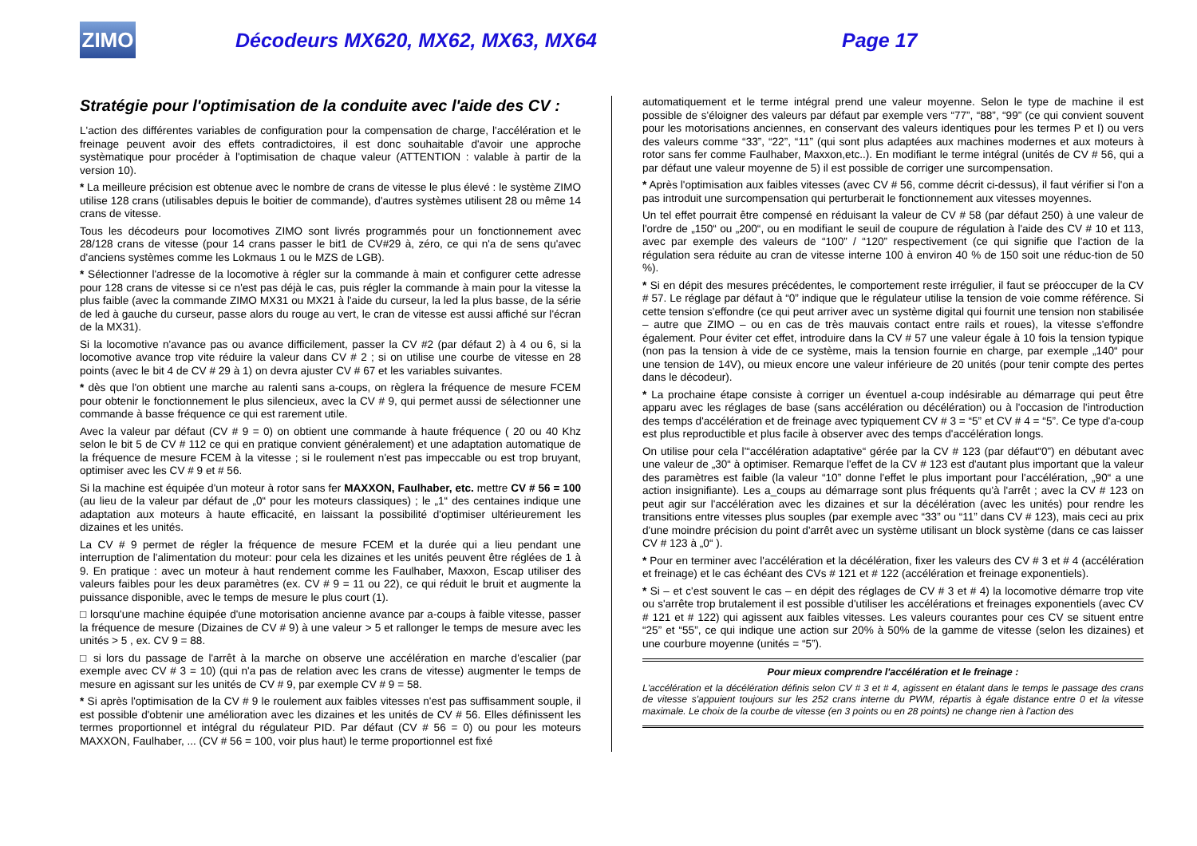ZIMO
Décodeurs MX620, MX62, MX63, MX64 Page 17
Stratégie pour l'optimisation de la conduite avec l'aide des CV :
L'action des différentes variables de configuration pour la compensation de charge, l'accélération et le freinage peuvent avoir des effets contradictoires, il est donc souhaitable d'avoir une approche systèmatique pour procéder à l'optimisation de chaque valeur (ATTENTION : valable à partir de la version 10).
* La meilleure précision est obtenue avec le nombre de crans de vitesse le plus élevé : le système ZIMO utilise 128 crans (utilisables depuis le boitier de commande), d'autres systèmes utilisent 28 ou même 14 crans de vitesse.
Tous les décodeurs pour locomotives ZIMO sont livrés programmés pour un fonctionnement avec 28/128 crans de vitesse (pour 14 crans passer le bit1 de CV#29 à, zéro, ce qui n'a de sens qu'avec d'anciens systèmes comme les Lokmaus 1 ou le MZS de LGB).
* Sélectionner l'adresse de la locomotive à régler sur la commande à main et configurer cette adresse pour 128 crans de vitesse si ce n'est pas déjà le cas, puis régler la commande à main pour la vitesse la plus faible (avec la commande ZIMO MX31 ou MX21 à l'aide du curseur, la led la plus basse, de la série de led à gauche du curseur, passe alors du rouge au vert, le cran de vitesse est aussi affiché sur l'écran de la MX31).
Si la locomotive n'avance pas ou avance difficilement, passer la CV #2 (par défaut 2) à 4 ou 6, si la locomotive avance trop vite réduire la valeur dans CV # 2 ; si on utilise une courbe de vitesse en 28 points (avec le bit 4 de CV # 29 à 1) on devra ajuster CV # 67 et les variables suivantes.
* dès que l'on obtient une marche au ralenti sans a-coups, on règlera la fréquence de mesure FCEM pour obtenir le fonctionnement le plus silencieux, avec la CV # 9, qui permet aussi de sélectionner une commande à basse fréquence ce qui est rarement utile.
Avec la valeur par défaut (CV # 9 = 0) on obtient une commande à haute fréquence ( 20 ou 40 Khz selon le bit 5 de CV # 112 ce qui en pratique convient généralement) et une adaptation automatique de la fréquence de mesure FCEM à la vitesse ; si le roulement n'est pas impeccable ou est trop bruyant, optimiser avec les CV # 9 et # 56.
Si la machine est équipée d'un moteur à rotor sans fer MAXXON, Faulhaber, etc. mettre CV # 56 = 100 (au lieu de la valeur par défaut de „0“ pour les moteurs classiques) ; le „1“ des centaines indique une adaptation aux moteurs à haute efficacité, en laissant la possibilité d'optimiser ultérieurement les dizaines et les unités.
La CV # 9 permet de régler la fréquence de mesure FCEM et la durée qui a lieu pendant une interruption de l'alimentation du moteur: pour cela les dizaines et les unités peuvent être réglées de 1 à 9. En pratique : avec un moteur à haut rendement comme les Faulhaber, Maxxon, Escap utiliser des valeurs faibles pour les deux paramètres (ex. CV # 9 = 11 ou 22), ce qui réduit le bruit et augmente la puissance disponible, avec le temps de mesure le plus court (1).
□ lorsqu'une machine équipée d'une motorisation ancienne avance par a-coups à faible vitesse, passer la fréquence de mesure (Dizaines de CV # 9) à une valeur > 5 et rallonger le temps de mesure avec les unités > 5 , ex. CV 9 = 88.
□ si lors du passage de l'arrêt à la marche on observe une accélération en marche d'escalier (par exemple avec CV # 3 = 10) (qui n'a pas de relation avec les crans de vitesse) augmenter le temps de mesure en agissant sur les unités de CV # 9, par exemple CV # 9 = 58.
* Si après l'optimisation de la CV # 9 le roulement aux faibles vitesses n'est pas suffisamment souple, il est possible d'obtenir une amélioration avec les dizaines et les unités de CV # 56. Elles définissent les termes proportionnel et intégral du régulateur PID. Par défaut (CV # 56 = 0) ou pour les moteurs MAXXON, Faulhaber, ... (CV # 56 = 100, voir plus haut) le terme proportionnel est fixé
automatiquement et le terme intégral prend une valeur moyenne. Selon le type de machine il est possible de s'éloigner des valeurs par défaut par exemple vers “77”, “88”, “99” (ce qui convient souvent pour les motorisations anciennes, en conservant des valeurs identiques pour les termes P et I) ou vers des valeurs comme “33”, “22”, “11” (qui sont plus adaptées aux machines modernes et aux moteurs à rotor sans fer comme Faulhaber, Maxxon,etc..). En modifiant le terme intégral (unités de CV # 56, qui a par défaut une valeur moyenne de 5) il est possible de corriger une surcompensation.
* Après l'optimisation aux faibles vitesses (avec CV # 56, comme décrit ci-dessus), il faut vérifier si l'on a pas introduit une surcompensation qui perturberait le fonctionnement aux vitesses moyennes.
Un tel effet pourrait être compensé en réduisant la valeur de CV # 58 (par défaut 250) à une valeur de l'ordre de „150“ ou „200“, ou en modifiant le seuil de coupure de régulation à l'aide des CV # 10 et 113, avec par exemple des valeurs de “100” / “120” respectivement (ce qui signifie que l'action de la régulation sera réduite au cran de vitesse interne 100 à environ 40 % de 150 soit une réduc-tion de 50 %).
* Si en dépit des mesures précédentes, le comportement reste irrégulier, il faut se préoccuper de la CV # 57. Le réglage par défaut à “0” indique que le régulateur utilise la tension de voie comme référence. Si cette tension s'effondre (ce qui peut arriver avec un système digital qui fournit une tension non stabilisée – autre que ZIMO – ou en cas de très mauvais contact entre rails et roues), la vitesse s'effondre également. Pour éviter cet effet, introduire dans la CV # 57 une valeur égale à 10 fois la tension typique (non pas la tension à vide de ce système, mais la tension fournie en charge, par exemple „140“ pour une tension de 14V), ou mieux encore une valeur inférieure de 20 unités (pour tenir compte des pertes dans le décodeur).
* La prochaine étape consiste à corriger un éventuel a-coup indésirable au démarrage qui peut être apparu avec les réglages de base (sans accélération ou décélération) ou à l'occasion de l'introduction des temps d'accélération et de freinage avec typiquement CV # 3 = “5” et CV # 4 = “5”. Ce type d'a-coup est plus reproductible et plus facile à observer avec des temps d'accélération longs.
On utilise pour cela l'“accélération adaptative“ gérée par la CV # 123 (par défaut“0”) en débutant avec une valeur de „30“ à optimiser. Remarque l'effet de la CV # 123 est d'autant plus important que la valeur des paramètres est faible (la valeur “10” donne l'effet le plus important pour l'accélération, „90“ a une action insignifiante). Les a_coups au démarrage sont plus fréquents qu'à l'arrêt ; avec la CV # 123 on peut agir sur l'accélération avec les dizaines et sur la décélération (avec les unités) pour rendre les transitions entre vitesses plus souples (par exemple avec “33” ou “11” dans CV # 123), mais ceci au prix d'une moindre précision du point d'arrêt avec un système utilisant un block système (dans ce cas laisser CV # 123 à „0“ ).
* Pour en terminer avec l'accélération et la décélération, fixer les valeurs des CV # 3 et # 4 (accélération et freinage) et le cas échéant des CVs # 121 et # 122 (accélération et freinage exponentiels).
* Si – et c'est souvent le cas – en dépit des réglages de CV # 3 et # 4) la locomotive démarre trop vite ou s'arrête trop brutalement il est possible d'utiliser les accélérations et freinages exponentiels (avec CV # 121 et # 122) qui agissent aux faibles vitesses. Les valeurs courantes pour ces CV se situent entre “25” et “55”, ce qui indique une action sur 20% à 50% de la gamme de vitesse (selon les dizaines) et une courbure moyenne (unités = “5”).
Pour mieux comprendre l'accélération et le freinage :
L'accélération et la décélération définis selon CV # 3 et # 4, agissent en étalant dans le temps le passage des crans de vitesse s'appuient toujours sur les 252 crans interne du PWM, répartis à égale distance entre 0 et la vitesse maximale. Le choix de la courbe de vitesse (en 3 points ou en 28 points) ne change rien à l'action des